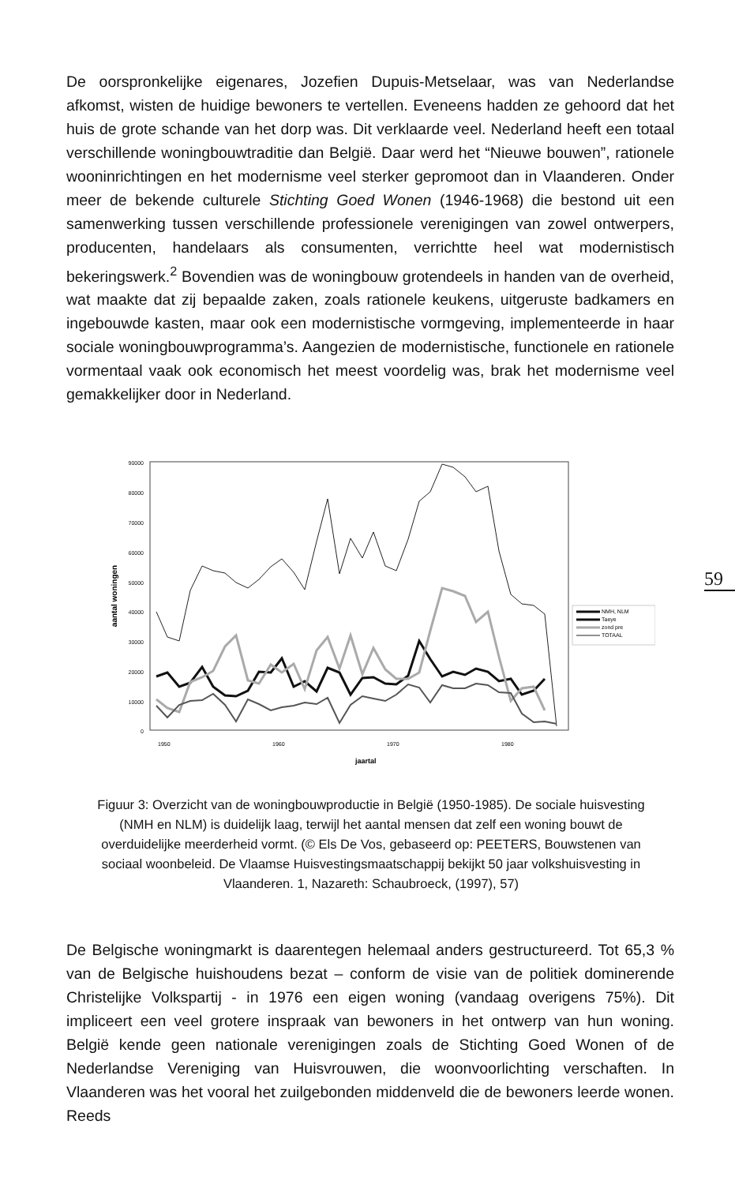De oorspronkelijke eigenares, Jozefien Dupuis-Metselaar, was van Nederlandse afkomst, wisten de huidige bewoners te vertellen. Eveneens hadden ze gehoord dat het huis de grote schande van het dorp was. Dit verklaarde veel. Nederland heeft een totaal verschillende woningbouwtraditie dan België. Daar werd het “Nieuwe bouwen”, rationele wooninrichtingen en het modernisme veel sterker gepromoot dan in Vlaanderen. Onder meer de bekende culturele Stichting Goed Wonen (1946-1968) die bestond uit een samenwerking tussen verschillende professionele verenigingen van zowel ontwerpers, producenten, handelaars als consumenten, verrichtte heel wat modernistisch bekeringswerk.<sup>2</sup> Bovendien was de woningbouw grotendeels in handen van de overheid, wat maakte dat zij bepaalde zaken, zoals rationele keukens, uitgeruste badkamers en ingebouwde kasten, maar ook een modernistische vormgeving, implementeerde in haar sociale woningbouwprogramma’s. Aangezien de modernistische, functionele en rationele vormentaal vaak ook economisch het meest voordelig was, brak het modernisme veel gemakkelijker door in Nederland.
90000
80000
70000
60000
50000
40000
30000
20000
10000
0
aantal woningen
1950
1960
1970
1980
jaartal
NMH, NLM
Taeye
zond pre
TOTAAL
59
Figuur 3: Overzicht van de woningbouwproductie in België (1950-1985). De sociale huisvesting (NMH en NLM) is duidelijk laag, terwijl het aantal mensen dat zelf een woning bouwt de overduidelijke meerderheid vormt. (© Els De Vos, gebaseerd op: PEETERS, Bouwstenen van sociaal woonbeleid. De Vlaamse Huisvestingsmaatschappij bekijkt 50 jaar volkshuisvesting in Vlaanderen. 1, Nazareth: Schaubroeck, (1997), 57)
De Belgische woningmarkt is daarentegen helemaal anders gestructureerd. Tot 65,3 % van de Belgische huishoudens bezat – conform de visie van de politiek dominerende Christelijke Volkspartij - in 1976 een eigen woning (vandaag overigens 75%). Dit impliceert een veel grotere inspraak van bewoners in het ontwerp van hun woning. België kende geen nationale verenigingen zoals de Stichting Goed Wonen of de Nederlandse Vereniging van Huisvrouwen, die woonvoorlichting verschaften. In Vlaanderen was het vooral het zuilgebonden middenveld die de bewoners leerde wonen. Reeds